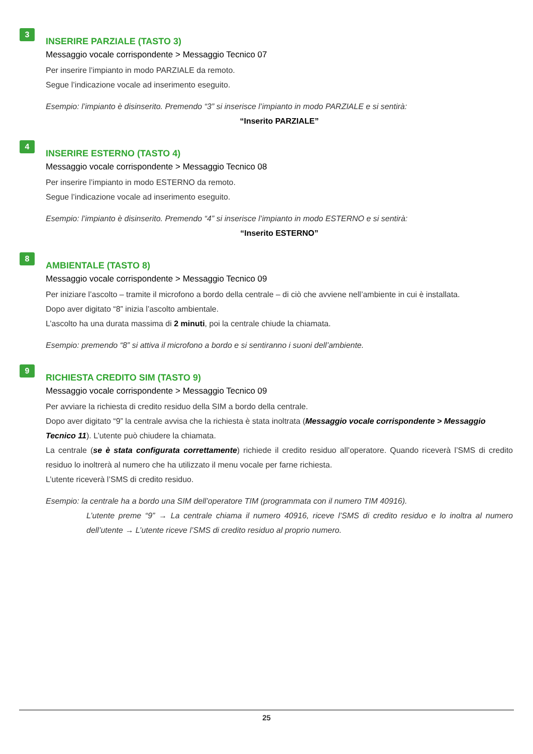3
INSERIRE PARZIALE (TASTO 3)
Messaggio vocale corrispondente > Messaggio Tecnico 07
Per inserire l’impianto in modo PARZIALE da remoto.
Segue l’indicazione vocale ad inserimento eseguito.
Esempio: l’impianto è disinserito. Premendo “3” si inserisce l’impianto in modo PARZIALE e si sentirà:
“Inserito PARZIALE”
4
INSERIRE ESTERNO (TASTO 4)
Messaggio vocale corrispondente > Messaggio Tecnico 08
Per inserire l’impianto in modo ESTERNO da remoto.
Segue l’indicazione vocale ad inserimento eseguito.
Esempio: l’impianto è disinserito. Premendo “4” si inserisce l’impianto in modo ESTERNO e si sentirà:
“Inserito ESTERNO”
8
AMBIENTALE (TASTO 8)
Messaggio vocale corrispondente > Messaggio Tecnico 09
Per iniziare l’ascolto – tramite il microfono a bordo della centrale – di ciò che avviene nell’ambiente in cui è installata.
Dopo aver digitato “8” inizia l’ascolto ambientale.
L’ascolto ha una durata massima di 2 minuti, poi la centrale chiude la chiamata.
Esempio: premendo “8” si attiva il microfono a bordo e si sentiranno i suoni dell’ambiente.
9
RICHIESTA CREDITO SIM (TASTO 9)
Messaggio vocale corrispondente > Messaggio Tecnico 09
Per avviare la richiesta di credito residuo della SIM a bordo della centrale.
Dopo aver digitato “9” la centrale avvisa che la richiesta è stata inoltrata (Messaggio vocale corrispondente > Messaggio Tecnico 11). L’utente può chiudere la chiamata.
La centrale (se è stata configurata correttamente) richiede il credito residuo all’operatore. Quando riceverà l’SMS di credito residuo lo inoltrerà al numero che ha utilizzato il menu vocale per farne richiesta.
L’utente riceverà l’SMS di credito residuo.
Esempio: la centrale ha a bordo una SIM dell’operatore TIM (programmata con il numero TIM 40916).
L’utente preme “9” → La centrale chiama il numero 40916, riceve l’SMS di credito residuo e lo inoltra al numero dell’utente → L’utente riceve l’SMS di credito residuo al proprio numero.
25